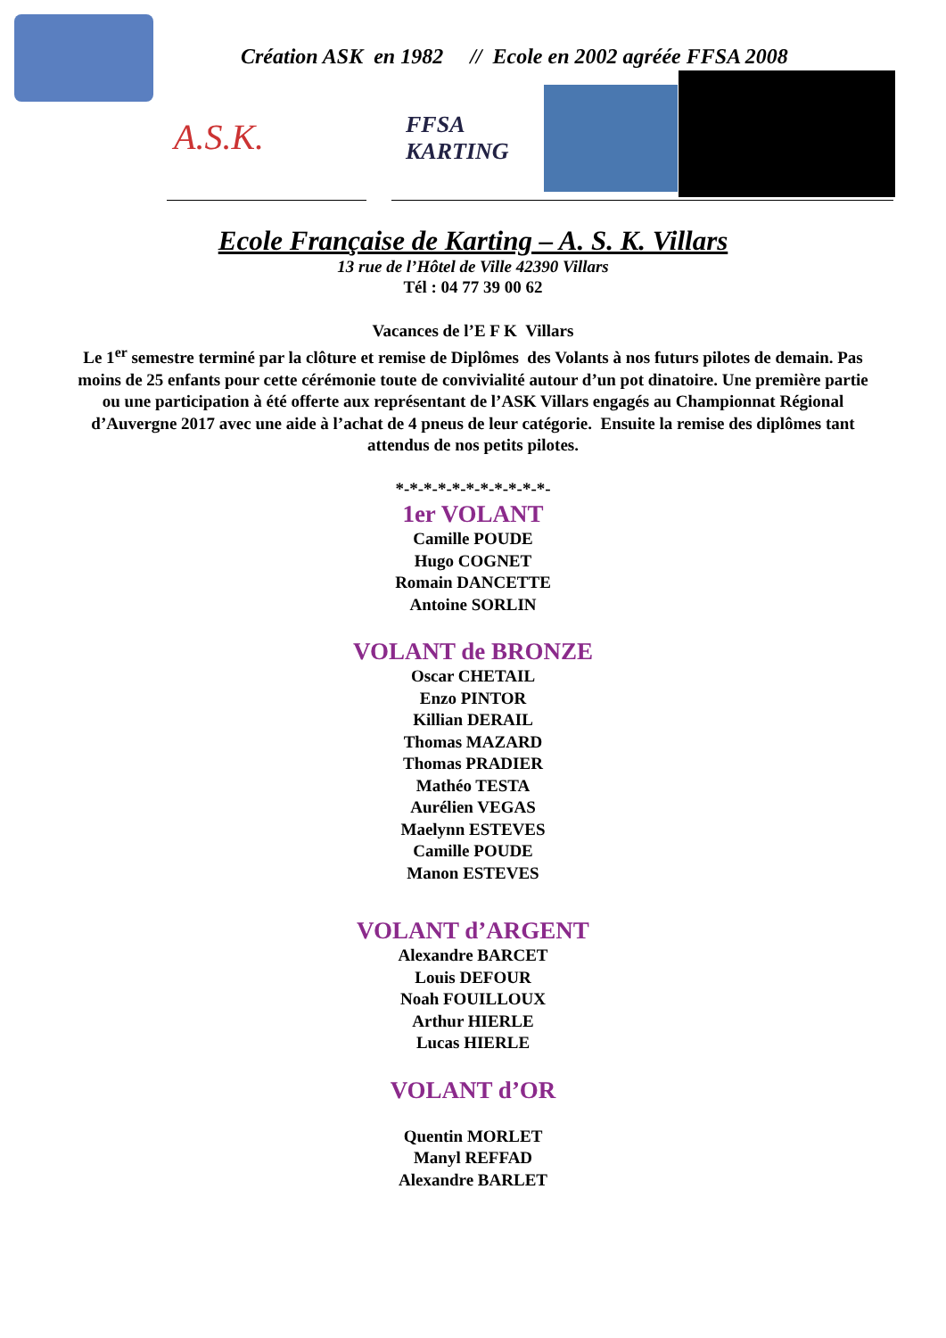Création ASK en 1982 // Ecole en 2002 agréée FFSA 2008
A.S.K.
FFSA KARTING
Ecole Française de Karting – A. S. K. Villars
13 rue de l’Hôtel de Ville 42390 Villars
Tél : 04 77 39 00 62
Vacances de l’E F K Villars
Le 1<sup>er</sup> semestre terminé par la clôture et remise de Diplômes des Volants à nos futurs pilotes de demain. Pas moins de 25 enfants pour cette cérémonie toute de convivialité autour d’un pot dinatoire. Une première partie ou une participation à été offerte aux représentant de l’ASK Villars engagés au Championnat Régional d’Auvergne 2017 avec une aide à l’achat de 4 pneus de leur catégorie. Ensuite la remise des diplômes tant attendus de nos petits pilotes.
*-*-*-*-*-*-*-*-*-*-*-
1er VOLANT
Camille POUDE
Hugo COGNET
Romain DANCETTE
Antoine SORLIN
VOLANT de BRONZE
Oscar CHETAIL
Enzo PINTOR
Killian DERAIL
Thomas MAZARD
Thomas PRADIER
Mathéo TESTA
Aurélien VEGAS
Maelynn ESTEVES
Camille POUDE
Manon ESTEVES
VOLANT d’ARGENT
Alexandre BARCET
Louis DEFOUR
Noah FOUILLOUX
Arthur HIERLE
Lucas HIERLE
VOLANT d’OR
Quentin MORLET
Manyl REFFAD
Alexandre BARLET